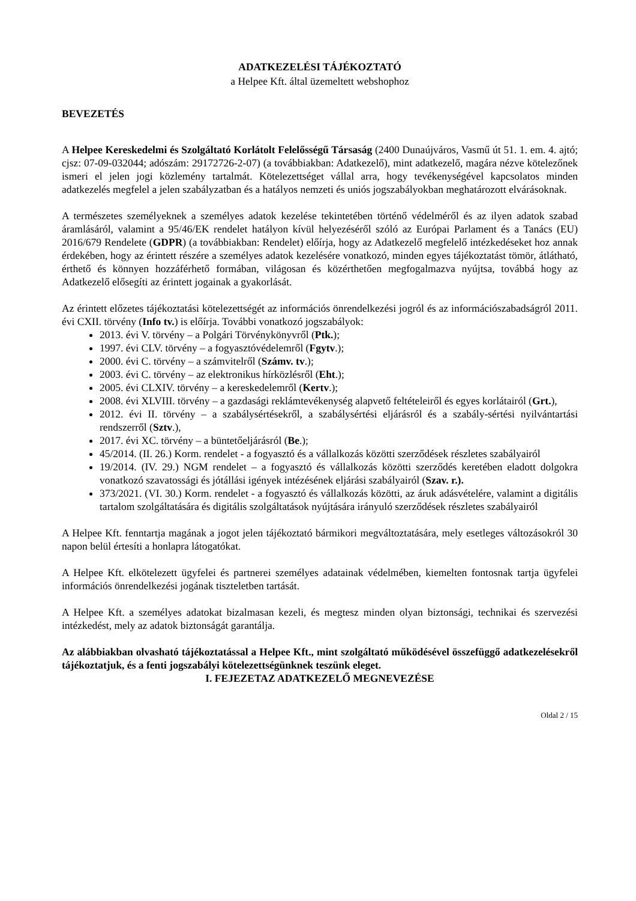ADATKEZELÉSI TÁJÉKOZTATÓ
a Helpee Kft. által üzemeltett webshophoz
BEVEZETÉS
A Helpee Kereskedelmi és Szolgáltató Korlátolt Felelősségű Társaság (2400 Dunaújváros, Vasmű út 51. 1. em. 4. ajtó; cjsz: 07-09-032044; adószám: 29172726-2-07) (a továbbiakban: Adatkezelő), mint adatkezelő, magára nézve kötelezőnek ismeri el jelen jogi közlemény tartalmát. Kötelezettséget vállal arra, hogy tevékenységével kapcsolatos minden adatkezelés megfelel a jelen szabályzatban és a hatályos nemzeti és uniós jogszabályokban meghatározott elvárásoknak.
A természetes személyeknek a személyes adatok kezelése tekintetében történő védelméről és az ilyen adatok szabad áramlásáról, valamint a 95/46/EK rendelet hatályon kívül helyezéséről szóló az Európai Parlament és a Tanács (EU) 2016/679 Rendelete (GDPR) (a továbbiakban: Rendelet) előírja, hogy az Adatkezelő megfelelő intézkedéseket hoz annak érdekében, hogy az érintett részére a személyes adatok kezelésére vonatkozó, minden egyes tájékoztatást tömör, átlátható, érthető és könnyen hozzáférhető formában, világosan és közérthetően megfogalmazva nyújtsa, továbbá hogy az Adatkezelő elősegíti az érintett jogainak a gyakorlását.
Az érintett előzetes tájékoztatási kötelezettségét az információs önrendelkezési jogról és az információszabadságról 2011. évi CXII. törvény (Info tv.) is előírja. További vonatkozó jogszabályok:
2013. évi V. törvény – a Polgári Törvénykönyvről (Ptk.);
1997. évi CLV. törvény – a fogyasztóvédelemről (Fgytv.);
2000. évi C. törvény – a számvitelről (Számv. tv.);
2003. évi C. törvény – az elektronikus hírközlésről (Eht.);
2005. évi CLXIV. törvény – a kereskedelemről (Kertv.);
2008. évi XLVIII. törvény – a gazdasági reklámtevékenység alapvető feltételeiről és egyes korlátairól (Grt.),
2012. évi II. törvény – a szabálysértésekről, a szabálysértési eljárásról és a szabály-sértési nyilvántartási rendszerről (Sztv.),
2017. évi XC. törvény – a büntetőeljárásról (Be.);
45/2014. (II. 26.) Korm. rendelet - a fogyasztó és a vállalkozás közötti szerződések részletes szabályairól
19/2014. (IV. 29.) NGM rendelet – a fogyasztó és vállalkozás közötti szerződés keretében eladott dolgokra vonatkozó szavatossági és jótállási igények intézésének eljárási szabályairól (Szav. r.).
373/2021. (VI. 30.) Korm. rendelet - a fogyasztó és vállalkozás közötti, az áruk adásvételére, valamint a digitális tartalom szolgáltatására és digitális szolgáltatások nyújtására irányuló szerződések részletes szabályairól
A Helpee Kft. fenntartja magának a jogot jelen tájékoztató bármikori megváltoztatására, mely esetleges változásokról 30 napon belül értesíti a honlapra látogatókat.
A Helpee Kft. elkötelezett ügyfelei és partnerei személyes adatainak védelmében, kiemelten fontosnak tartja ügyfelei információs önrendelkezési jogának tiszteletben tartását.
A Helpee Kft. a személyes adatokat bizalmasan kezeli, és megtesz minden olyan biztonsági, technikai és szervezési intézkedést, mely az adatok biztonságát garantálja.
Az alábbiakban olvasható tájékoztatással a Helpee Kft., mint szolgáltató működésével összefüggő adatkezelésekről tájékoztatjuk, és a fenti jogszabályi kötelezettségünknek teszünk eleget.
I. FEJEZETAZ ADATKEZELŐ MEGNEVEZÉSE
Oldal 2 / 15